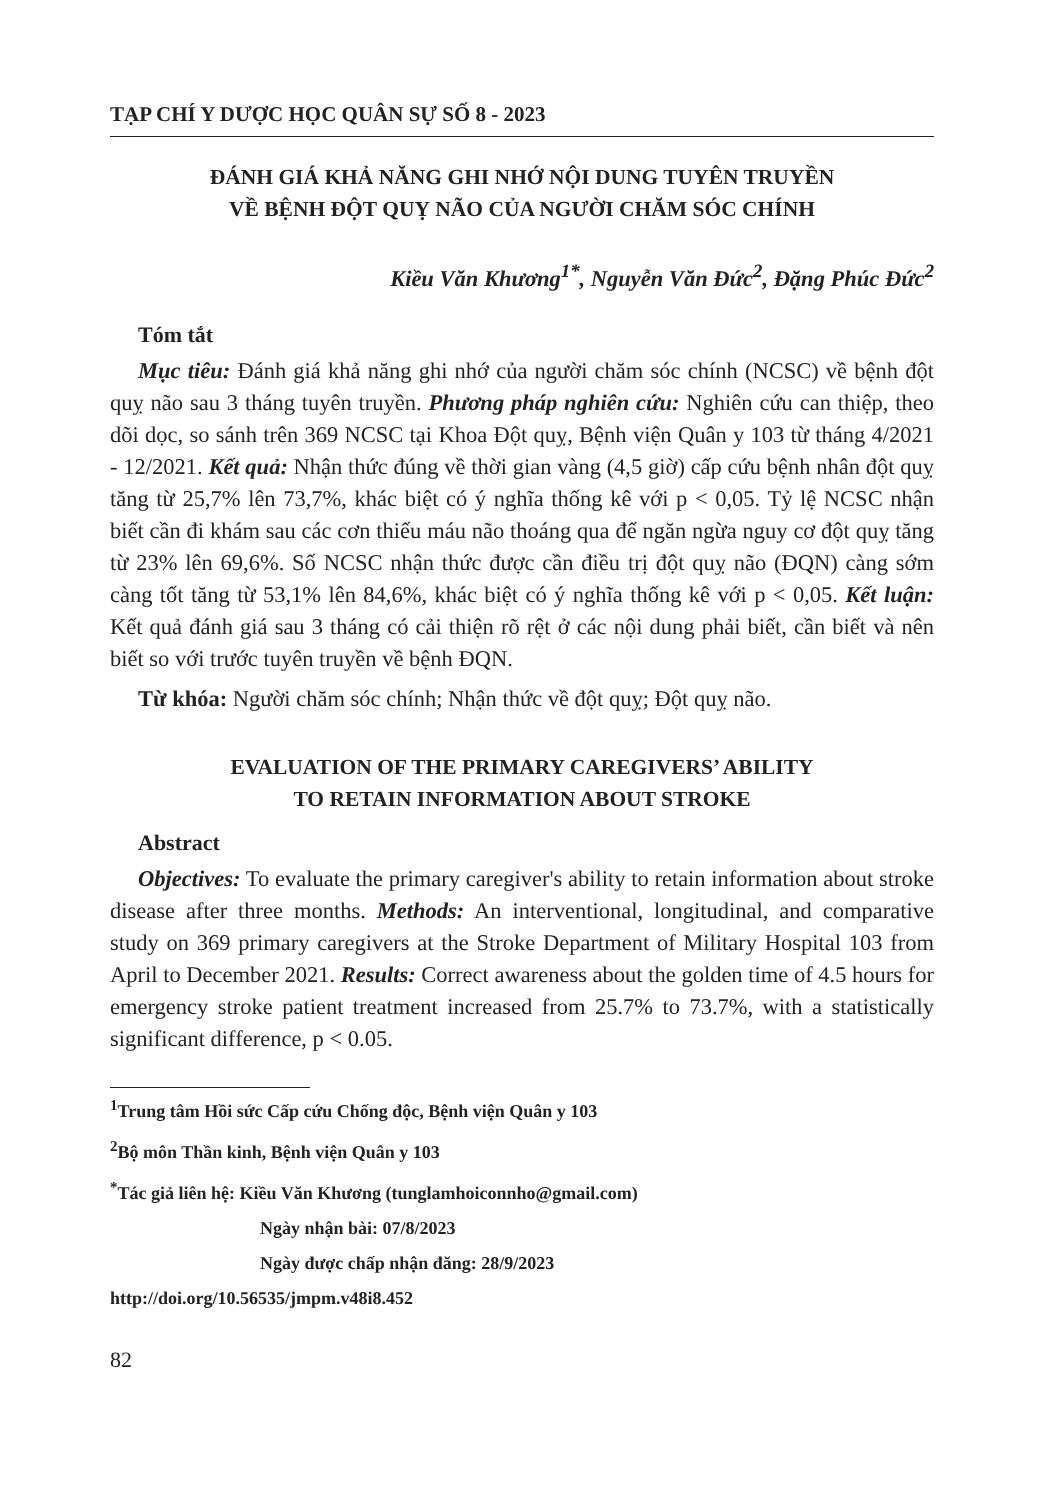TẠP CHÍ Y DƯỢC HỌC QUÂN SỰ SỐ 8 - 2023
ĐÁNH GIÁ KHẢ NĂNG GHI NHỚ NỘI DUNG TUYÊN TRUYỀN
VỀ BỆNH ĐỘT QUỴ NÃO CỦA NGƯỜI CHĂM SÓC CHÍNH
Kiều Văn Khương<sup>1*</sup>, Nguyễn Văn Đức<sup>2</sup>, Đặng Phúc Đức<sup>2</sup>
Tóm tắt
Mục tiêu: Đánh giá khả năng ghi nhớ của người chăm sóc chính (NCSC) về bệnh đột quỵ não sau 3 tháng tuyên truyền. Phương pháp nghiên cứu: Nghiên cứu can thiệp, theo dõi dọc, so sánh trên 369 NCSC tại Khoa Đột quỵ, Bệnh viện Quân y 103 từ tháng 4/2021 - 12/2021. Kết quả: Nhận thức đúng về thời gian vàng (4,5 giờ) cấp cứu bệnh nhân đột quỵ tăng từ 25,7% lên 73,7%, khác biệt có ý nghĩa thống kê với p < 0,05. Tỷ lệ NCSC nhận biết cần đi khám sau các cơn thiếu máu não thoáng qua để ngăn ngừa nguy cơ đột quỵ tăng từ 23% lên 69,6%. Số NCSC nhận thức được cần điều trị đột quỵ não (ĐQN) càng sớm càng tốt tăng từ 53,1% lên 84,6%, khác biệt có ý nghĩa thống kê với p < 0,05. Kết luận: Kết quả đánh giá sau 3 tháng có cải thiện rõ rệt ở các nội dung phải biết, cần biết và nên biết so với trước tuyên truyền về bệnh ĐQN.
Từ khóa: Người chăm sóc chính; Nhận thức về đột quỵ; Đột quỵ não.
EVALUATION OF THE PRIMARY CAREGIVERS’ ABILITY
TO RETAIN INFORMATION ABOUT STROKE
Abstract
Objectives: To evaluate the primary caregiver's ability to retain information about stroke disease after three months. Methods: An interventional, longitudinal, and comparative study on 369 primary caregivers at the Stroke Department of Military Hospital 103 from April to December 2021. Results: Correct awareness about the golden time of 4.5 hours for emergency stroke patient treatment increased from 25.7% to 73.7%, with a statistically significant difference, p < 0.05.
<sup>1</sup> Trung tâm Hồi sức Cấp cứu Chống độc, Bệnh viện Quân y 103
<sup>2</sup> Bộ môn Thần kinh, Bệnh viện Quân y 103
<sup>*</sup> Tác giả liên hệ: Kiều Văn Khương (tunglamhoiconnho@gmail.com)
Ngày nhận bài: 07/8/2023
Ngày được chấp nhận đăng: 28/9/2023
http://doi.org/10.56535/jmpm.v48i8.452
82